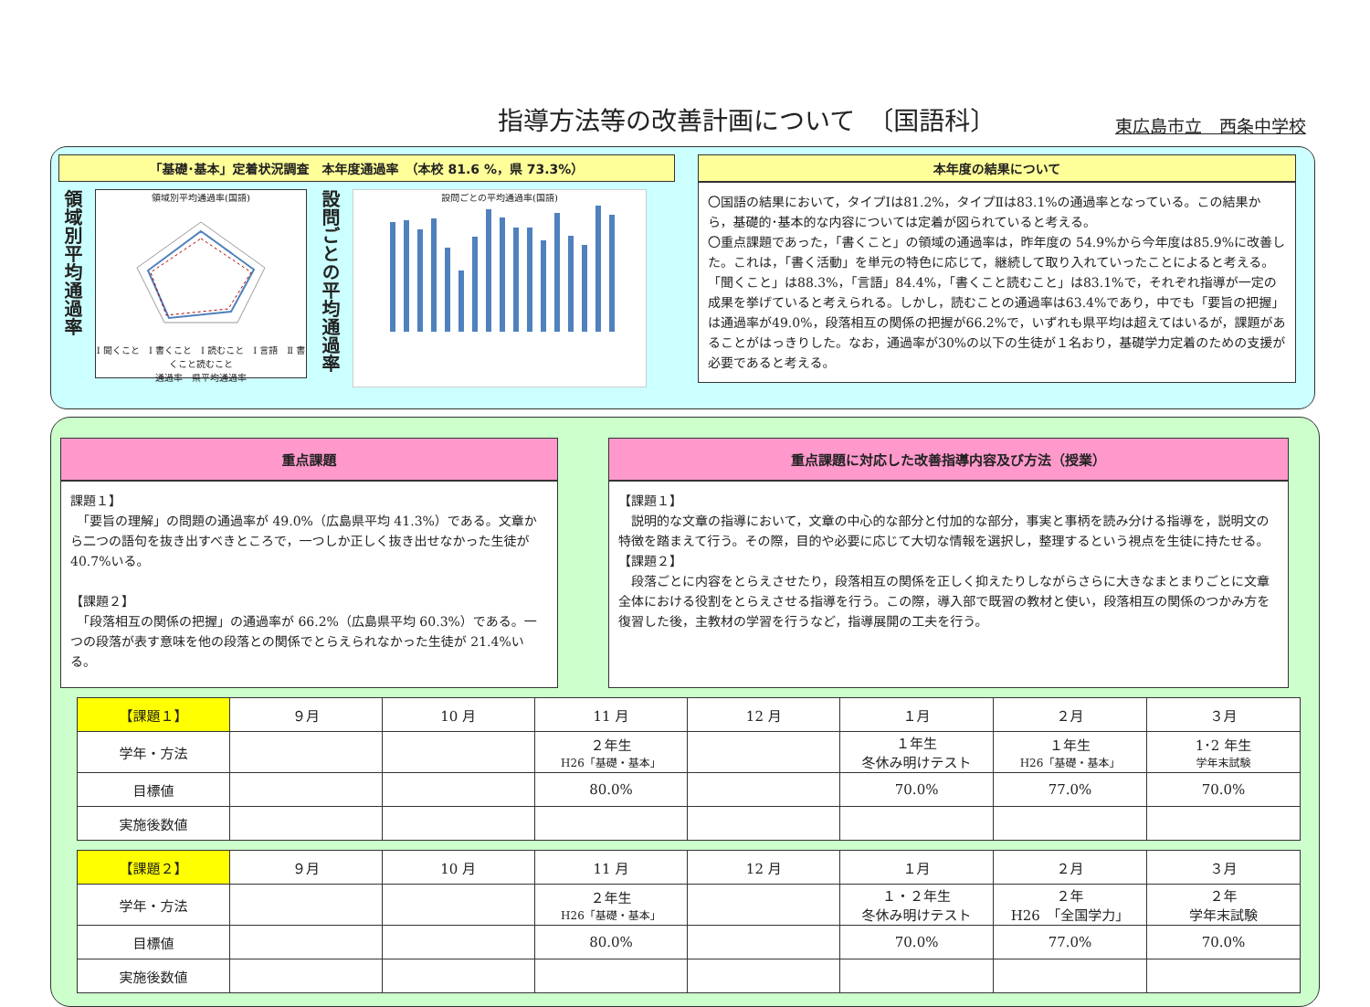指導方法等の改善計画について　〔国語科〕
東広島市立　西条中学校
「基礎･基本」定着状況調査　本年度通過率　（本校 81.6 %，県 73.3%）
領域別平均通過率
領域別平均通過率(国語)
Ⅰ 聞くこと　Ⅰ 書くこと　Ⅰ 読むこと　Ⅰ 言語　Ⅱ 書くこと読むこと
通過率　県平均通過率
設問ごとの平均通過率
設問ごとの平均通過率(国語)
本年度の結果について
〇国語の結果において，タイプⅠは81.2%，タイプⅡは83.1%の通過率となっている。この結果から，基礎的･基本的な内容については定着が図られていると考える。
〇重点課題であった，「書くこと」の領域の通過率は，昨年度の 54.9%から今年度は85.9%に改善した。これは，「書く活動」を単元の特色に応じて，継続して取り入れていったことによると考える。「聞くこと」は88.3%，「言語」84.4%，「書くこと読むこと」は83.1%で，それぞれ指導が一定の成果を挙げていると考えられる。しかし，読むことの通過率は63.4%であり，中でも「要旨の把握」は通過率が49.0%，段落相互の関係の把握が66.2%で，いずれも県平均は超えてはいるが，課題があることがはっきりした。なお，通過率が30%の以下の生徒が１名おり，基礎学力定着のための支援が必要であると考える。
重点課題
課題１】
　「要旨の理解」の問題の通過率が 49.0%（広島県平均 41.3%）である。文章から二つの語句を抜き出すべきところで，一つしか正しく抜き出せなかった生徒が 40.7%いる。
【課題２】
　「段落相互の関係の把握」の通過率が 66.2%（広島県平均 60.3%）である。一つの段落が表す意味を他の段落との関係でとらえられなかった生徒が 21.4%いる。
重点課題に対応した改善指導内容及び方法（授業）
【課題１】
　説明的な文章の指導において，文章の中心的な部分と付加的な部分，事実と事柄を読み分ける指導を，説明文の特徴を踏まえて行う。その際，目的や必要に応じて大切な情報を選択し，整理するという視点を生徒に持たせる。
【課題２】
　段落ごとに内容をとらえさせたり，段落相互の関係を正しく抑えたりしながらさらに大きなまとまりごとに文章全体における役割をとらえさせる指導を行う。この際，導入部で既習の教材と使い，段落相互の関係のつかみ方を復習した後，主教材の学習を行うなど，指導展開の工夫を行う。
| 【課題１】 | ９月 | 10 月 | 11 月 | 12 月 | １月 | ２月 | ３月 |
| 学年・方法 | | | ２年生 H26「基礎・基本」 | | １年生 冬休み明けテスト | １年生 H26「基礎・基本」 | 1･2 年生 学年末試験 |
| 目標値 | | | 80.0% | | 70.0% | 77.0% | 70.0% |
| 実施後数値 | | | | | | | |
| 【課題２】 | ９月 | 10 月 | 11 月 | 12 月 | １月 | ２月 | ３月 |
| 学年・方法 | | | ２年生 H26「基礎・基本」 | | １・２年生 冬休み明けテスト | ２年 H26 「全国学力」 | ２年 学年末試験 |
| 目標値 | | | 80.0% | | 70.0% | 77.0% | 70.0% |
| 実施後数値 | | | | | | | |